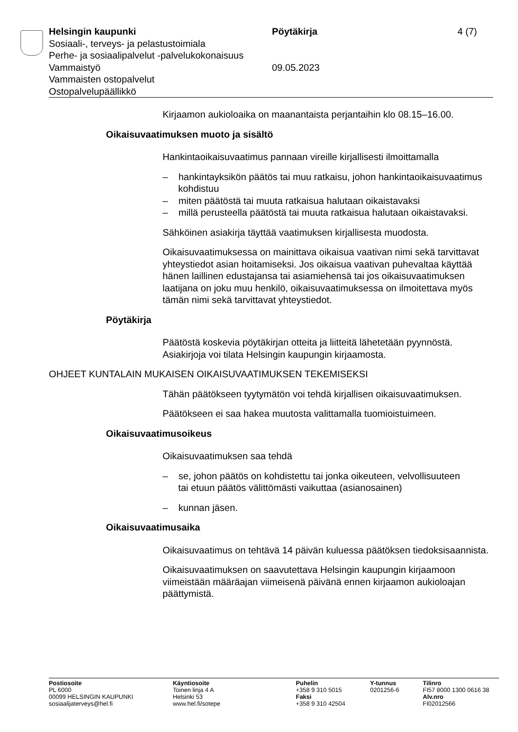Helsingin kaupunki Pöytäkirja 4 (7)
Sosiaali-, terveys- ja pelastustoimiala
Perhe- ja sosiaalipalvelut -palvelukokonaisuus
Vammaistyö 09.05.2023
Vammaisten ostopalvelut
Ostopalvelupäällikkö
Kirjaamon aukioloaika on maanantaista perjantaihin klo 08.15–16.00.
Oikaisuvaatimuksen muoto ja sisältö
Hankintaoikaisuvaatimus pannaan vireille kirjallisesti ilmoittamalla
– hankintayksikön päätös tai muu ratkaisu, johon hankintaoikaisuvaatimus kohdistuu
– miten päätöstä tai muuta ratkaisua halutaan oikaistavaksi
– millä perusteella päätöstä tai muuta ratkaisua halutaan oikaistavaksi.
Sähköinen asiakirja täyttää vaatimuksen kirjallisesta muodosta.
Oikaisuvaatimuksessa on mainittava oikaisua vaativan nimi sekä tarvittavat yhteystiedot asian hoitamiseksi. Jos oikaisua vaativan puhevaltaa käyttää hänen laillinen edustajansa tai asiamiehensä tai jos oikaisuvaatimuksen laatijana on joku muu henkilö, oikaisuvaatimuksessa on ilmoitettava myös tämän nimi sekä tarvittavat yhteystiedot.
Pöytäkirja
Päätöstä koskevia pöytäkirjan otteita ja liitteitä lähetetään pyynnöstä. Asiakirjoja voi tilata Helsingin kaupungin kirjaamosta.
OHJEET KUNTALAIN MUKAISEN OIKAISUVAATIMUKSEN TEKEMISEKSI
Tähän päätökseen tyytymätön voi tehdä kirjallisen oikaisuvaatimuksen.
Päätökseen ei saa hakea muutosta valittamalla tuomioistuimeen.
Oikaisuvaatimusoikeus
Oikaisuvaatimuksen saa tehdä
– se, johon päätös on kohdistettu tai jonka oikeuteen, velvollisuuteen tai etuun päätös välittömästi vaikuttaa (asianosainen)
– kunnan jäsen.
Oikaisuvaatimusaika
Oikaisuvaatimus on tehtävä 14 päivän kuluessa päätöksen tiedoksisaannista.
Oikaisuvaatimuksen on saavutettava Helsingin kaupungin kirjaamoon viimeistään määräajan viimeisenä päivänä ennen kirjaamon aukioloajan päättymistä.
Postiosoite
PL 6000
00099 HELSINGIN KAUPUNKI
sosiaalijaterveys@hel.fi
Käyntiosoite
Toinen linja 4 A
Helsinki 53
www.hel.fi/sotepe
Puhelin
+358 9 310 5015
Faksi
+358 9 310 42504
Y-tunnus
0201256-6
Tilinro
FI57 8000 1300 0616 38
Alv.nro
FI02012566